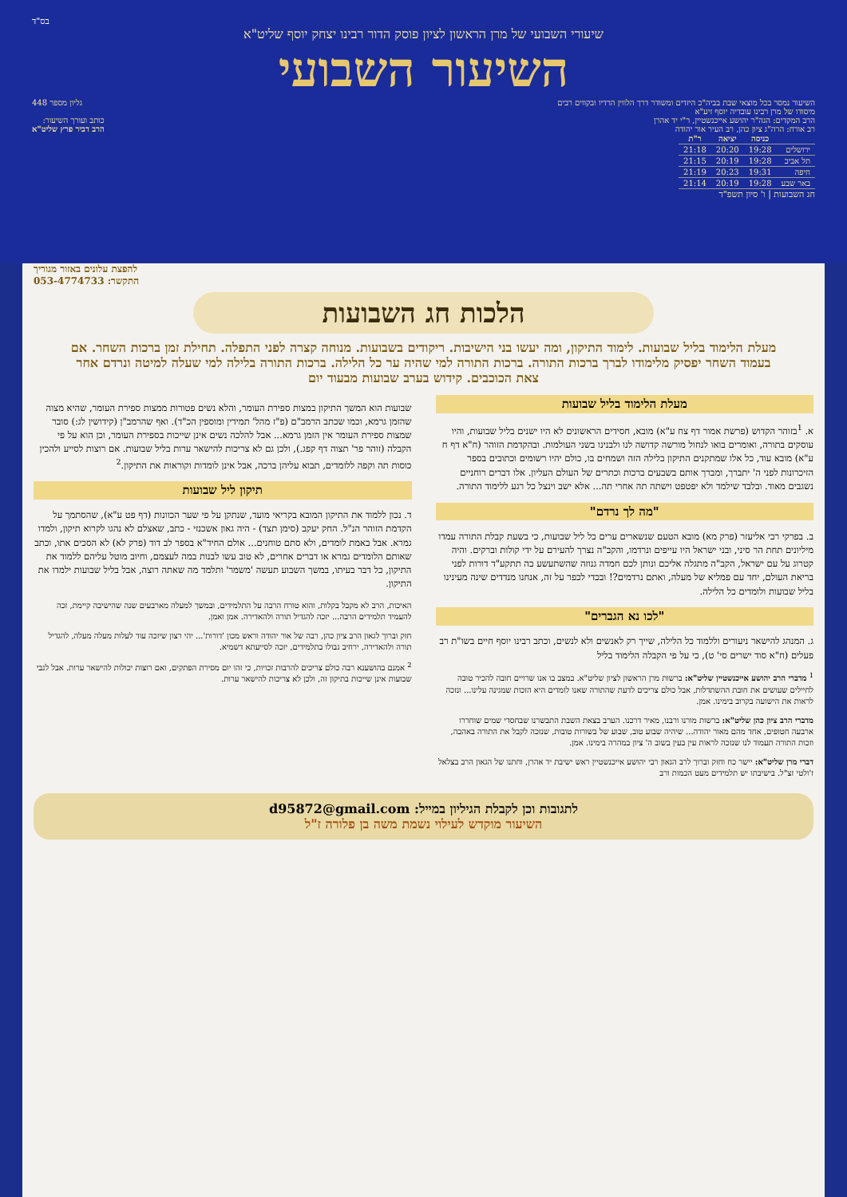בס"ד
שיעורי השבועי של מרן הראשון לציון פוסק הדור רבינו יצחק יוסף שליט"א
השיעור השבועי
השיעור נמסר בכל מוצאי שבת בביה"כ היזדים ומשודר דרך הלווין הרדיו ובקווים רבים
מיסודו של מרן רבינו עובדיה יוסף זיע"א
גליון מספר 448
הרב המקדים: הגה"ר יהושע אייכנשטיין, ר"י יד אהרן
רב אורח: הרה"ג ציון כהן, רב העיר אור יהודה
כותב ועורך השיעור:
הרב דביר פרץ שליט"א
| | כניסה | יציאה | ר"ת |
| --- | --- | --- | --- |
| ירושלים | 19:28 | 20:20 | 21:18 |
| תל אביב | 19:28 | 20:19 | 21:15 |
| חיפה | 19:31 | 20:23 | 21:19 |
| באר שבע | 19:28 | 20:19 | 21:14 |
חג השבועות | ו' סיון תשפ"ד
להפצת עלונים באזור מגוריך
התקשר: 053-4774733
הלכות חג השבועות
מעלת הלימוד בליל שבועות. לימוד התיקון, ומה יעשו בני הישיבות. ריקודים בשבועות. מנוחה קצרה לפני התפלה. תחילת זמן ברכות השחר. אם בעמוד השחר יפסיק מלימודו לברך ברכות התורה. ברכות התורה למי שהיה ער כל הלילה. ברכות התורה בלילה למי שעלה למיטה ונרדם אחר צאת הכוכבים. קידוש בערב שבועות מבעוד יום
מעלת הלימוד בליל שבועות
א. <sup>1</sup>בזוהר הקדוש (פרשת אמור דף צח ע"א) מובא, חסידים הראשונים לא היו ישנים בליל שבועות, והיו עוסקים בתורה, ואומרים בואו לנחול מורשה קדושה לנו ולבנינו בשני העולמות. ובהקדמת הזוהר (ח"א דף ח ע"א) מובא עוד, כל אלו שמתקנים התיקון בלילה הזה ושמחים בו, כולם יהיו רשומים וכתובים בספר הזיכרונות לפני ה' יתברך, ומברך אותם בשבעים ברכות וכתרים של העולם העליון. אלו דברים רוחניים נשגבים מאוד. ובלבד שילמד ולא יפטפט וישתה תה אחרי תה... אלא ישב וינצל כל רגע ללימוד התורה.
"מה לך נרדם"
ב. בפרקי רבי אליעזר (פרק מא) מובא הטעם שנשארים ערים כל ליל שבועות, כי בשעת קבלת התורה עמדו מיליונים תחת הר סיני, ובני ישראל היו עייפים ונרדמו, והקב"ה נצרך להעירם על ידי קולות וברקים. והיה קטרוג על עם ישראל, הקב"ה מתגלה אליכם ונותן לכם חמדה גנוזה שהשתעשע בה תתקע"ד דורות לפני בריאת העולם, יחד עם פמליא של מעלה, ואתם נרדמים?! ובכדי לכפר על זה, אנחנו מנדדים שינה מעינינו בליל שבועות ולומדים כל הלילה.
"לכו נא הגברים"
ג. המנהג להישאר ניעורים וללמוד כל הלילה, שייך רק לאנשים ולא לנשים, וכתב רבינו יוסף חיים בשו"ת רב פעלים (ח"א סוד ישרים סי' ט), כי על פי הקבלה הלימוד בליל
<sup>1</sup> מדברי הרב יהושע אייכנשטיין שליט"א: ברשות מרן הראשון לציון שליט"א. במצב בו אנו שרויים חובה להכיר טובה לחיילים שעושים את חובת ההשתדלות, אבל כולם צריכים לדעת שהתורה שאנו לומדים היא הזכות שמגינה עלינו... ונזכה לראות את הישועה בקרוב בימינו. אמן.
מדברי הרב ציון כהן שליט"א: ברשות מורנו ורבנו, מאיר דרכנו. הערב בצאת השבת התבשרנו שבחסדי שמים שוחררו ארבעה חטופים, אחד מהם מאור יהודה... שיהיה שבוע טוב, שבוע של בשורות טובות, שנזכה לקבל את התורה באהבה, וזכות התורה תעמוד לנו שנזכה לראות עין בעין בשוב ה' ציון במהרה בימינו. אמן.
דברי מרן שליט"א: יישר כח וחזק וברוך לרב הגאון רבי יהושע אייכנשטיין ראש ישיבת יד אהרן, וחתנו של הגאון הרב בצלאל ז'ולטי זצ"ל. בישיבתו יש תלמידים מעט הכמות ורב
שבועות הוא המשך התיקון במצות ספירת העומר, והלא נשים פטורות ממצות ספירת העומר, שהיא מצוה שהזמן גרמא, וכמו שכתב הרמב"ם (פ"ז מהל' תמידין ומוספין הכ"ד). ואף שהרמב"ן (קידושין לג:) סובר שמצות ספירת העומר אין הזמן גרמא... אבל להלכה נשים אינן שייכות בספירת העומר, וכן הוא על פי הקבלה (זוהר פר' תצוה דף קפג.), ולכן גם לא צריכות להישאר ערות בליל שבועות. אם רוצות לסייע ולהכין כוסות תה וקפה ללומדים, תבוא עליהן ברכה, אבל אינן לומדות וקוראות את התיקון.<sup>2</sup>
תיקון ליל שבועות
ד. נכון ללמוד את התיקון המובא בקריאי מועד, שנתקן על פי שער הכוונות (דף פט ע"א), שהסתמך על הקדמת הזוהר הנ"ל. החק יעקב (סימן תצד) - היה גאון אשכנזי - כתב, שאצלם לא נהגו לקרוא תיקון, ולמדו גמרא. אבל באמת לומדים, ולא סתם טוחנים... אולם החיד"א בספר לב דוד (פרק לא) לא הסכים אתו, וכתב שאותם הלומדים גמרא או דברים אחרים, לא טוב עשו לבנות במה לעצמם, וחיוב מוטל עליהם ללמוד את התיקון, כל דבר בעיתו, במשך השבוע תעשה 'משמר' ותלמד מה שאתה רוצה, אבל בליל שבועות ילמדו את התיקון.
האיכות, הרב לא מקבל בקלות, והוא טורח הרבה על התלמידים, ובמשך למעלה מארבעים שנה שהישיבה קיימת, זכה להעמיד תלמידים הרבה... יזכה להגדיל תורה ולהאדירה. אמן ואמן.
חזק וברוך לגאון הרב ציון כהן, רבה של אור יהודה וראש מכון 'דורות'... יהי רצון שיזכה עוד לעלות מעלה מעלה, להגדיל תורה ולהאדירה, ירחיב גבולו בתלמידים, יזכה לסייעתא דשמיא.
<sup>2</sup> אמנם בהושענא רבה כולם צריכים להרבות זכויות, כי זהו יום מסירת הפתקים, ואם רוצות יכולות להישאר ערות. אבל לגבי שבועות אינן שייכות בתיקון זה, ולכן לא צריכות להישאר ערות.
לתגובות וכן לקבלת הגיליון במייל: d95872@gmail.com
השיעור מוקדש לעילוי נשמת משה בן פלורה ז"ל